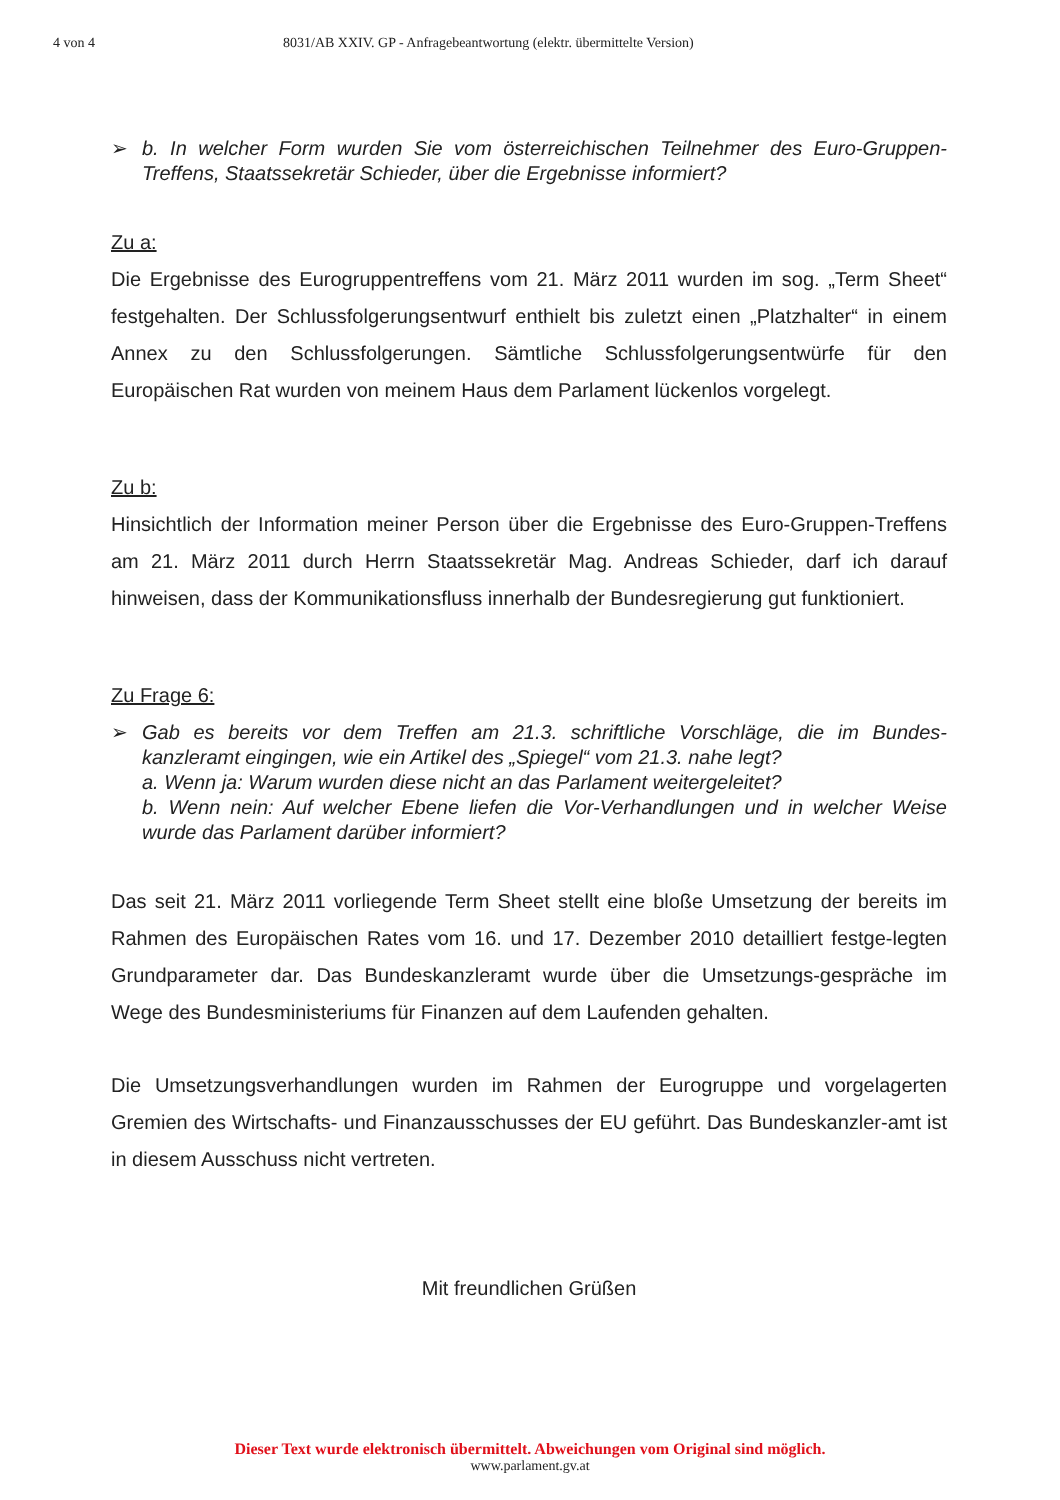4 von 4 8031/AB XXIV. GP - Anfragebeantwortung (elektr. übermittelte Version)
➢ b. In welcher Form wurden Sie vom österreichischen Teilnehmer des Euro-Gruppen-Treffens, Staatssekretär Schieder, über die Ergebnisse informiert?
Zu a:
Die Ergebnisse des Eurogruppentreffens vom 21. März 2011 wurden im sog. „Term Sheet“ festgehalten. Der Schlussfolgerungsentwurf enthielt bis zuletzt einen „Platzhalter“ in einem Annex zu den Schlussfolgerungen. Sämtliche Schlussfolgerungsentwürfe für den Europäischen Rat wurden von meinem Haus dem Parlament lückenlos vorgelegt.
Zu b:
Hinsichtlich der Information meiner Person über die Ergebnisse des Euro-Gruppen-Treffens am 21. März 2011 durch Herrn Staatssekretär Mag. Andreas Schieder, darf ich darauf hinweisen, dass der Kommunikationsfluss innerhalb der Bundesregierung gut funktioniert.
Zu Frage 6:
➢ Gab es bereits vor dem Treffen am 21.3. schriftliche Vorschläge, die im Bundes-kanzleramt eingingen, wie ein Artikel des „Spiegel“ vom 21.3. nahe legt?
a. Wenn ja: Warum wurden diese nicht an das Parlament weitergeleitet?
b. Wenn nein: Auf welcher Ebene liefen die Vor-Verhandlungen und in welcher Weise wurde das Parlament darüber informiert?
Das seit 21. März 2011 vorliegende Term Sheet stellt eine bloße Umsetzung der bereits im Rahmen des Europäischen Rates vom 16. und 17. Dezember 2010 detailliert festge-legten Grundparameter dar. Das Bundeskanzleramt wurde über die Umsetzungs-gespräche im Wege des Bundesministeriums für Finanzen auf dem Laufenden gehalten.
Die Umsetzungsverhandlungen wurden im Rahmen der Eurogruppe und vorgelagerten Gremien des Wirtschafts- und Finanzausschusses der EU geführt. Das Bundeskanzler-amt ist in diesem Ausschuss nicht vertreten.
Mit freundlichen Grüßen
Dieser Text wurde elektronisch übermittelt. Abweichungen vom Original sind möglich.
www.parlament.gv.at